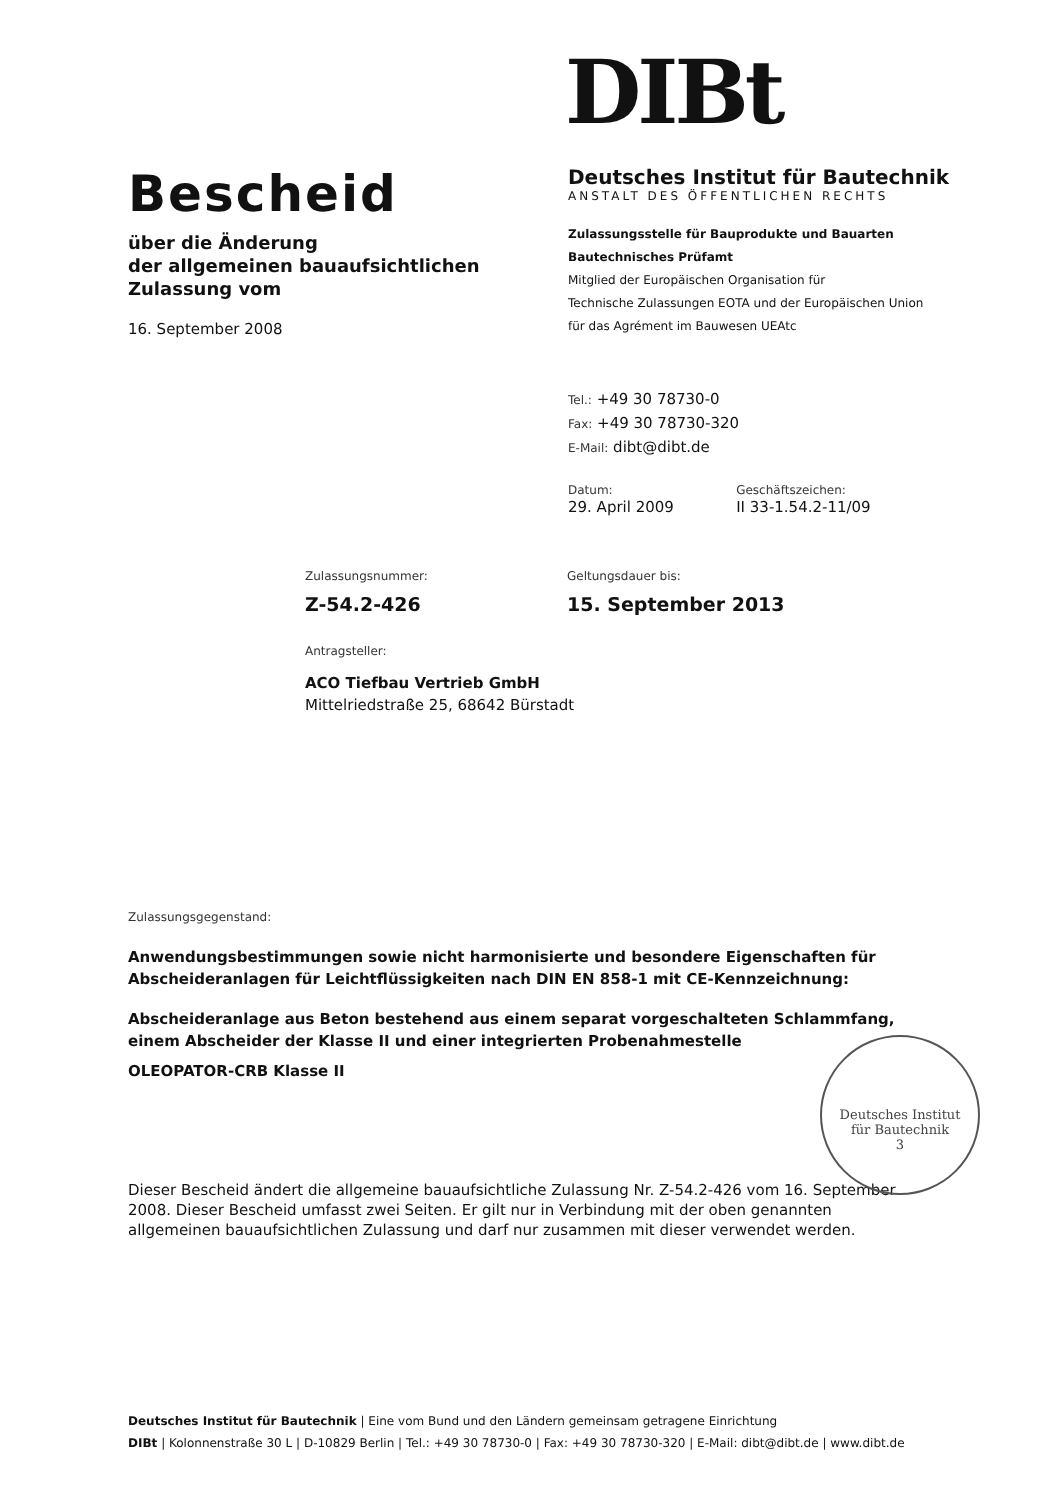DIBt
Bescheid
über die Änderung
der allgemeinen bauaufsichtlichen
Zulassung vom
16. September 2008
Deutsches Institut für Bautechnik
ANSTALT DES ÖFFENTLICHEN RECHTS
Zulassungsstelle für Bauprodukte und Bauarten
Bautechnisches Prüfamt
Mitglied der Europäischen Organisation für
Technische Zulassungen EOTA und der Europäischen Union
für das Agrément im Bauwesen UEAtc
Tel.: +49 30 78730-0
Fax: +49 30 78730-320
E-Mail: dibt@dibt.de
Datum:
29. April 2009
Geschäftszeichen:
II 33-1.54.2-11/09
Zulassungsnummer:
Z-54.2-426
Geltungsdauer bis:
15. September 2013
Antragsteller:
ACO Tiefbau Vertrieb GmbH
Mittelriedstraße 25, 68642 Bürstadt
Zulassungsgegenstand:
Anwendungsbestimmungen sowie nicht harmonisierte und besondere Eigenschaften für Abscheideranlagen für Leichtflüssigkeiten nach DIN EN 858-1 mit CE-Kennzeichnung:
Abscheideranlage aus Beton bestehend aus einem separat vorgeschalteten Schlammfang, einem Abscheider der Klasse II und einer integrierten Probenahmestelle
OLEOPATOR-CRB Klasse II
Dieser Bescheid ändert die allgemeine bauaufsichtliche Zulassung Nr. Z-54.2-426 vom 16. September 2008. Dieser Bescheid umfasst zwei Seiten. Er gilt nur in Verbindung mit der oben genannten allgemeinen bauaufsichtlichen Zulassung und darf nur zusammen mit dieser verwendet werden.
Deutsches Institut
für Bautechnik
3
Deutsches Institut für Bautechnik | Eine vom Bund und den Ländern gemeinsam getragene Einrichtung
DIBt | Kolonnenstraße 30 L | D-10829 Berlin | Tel.: +49 30 78730-0 | Fax: +49 30 78730-320 | E-Mail: dibt@dibt.de | www.dibt.de